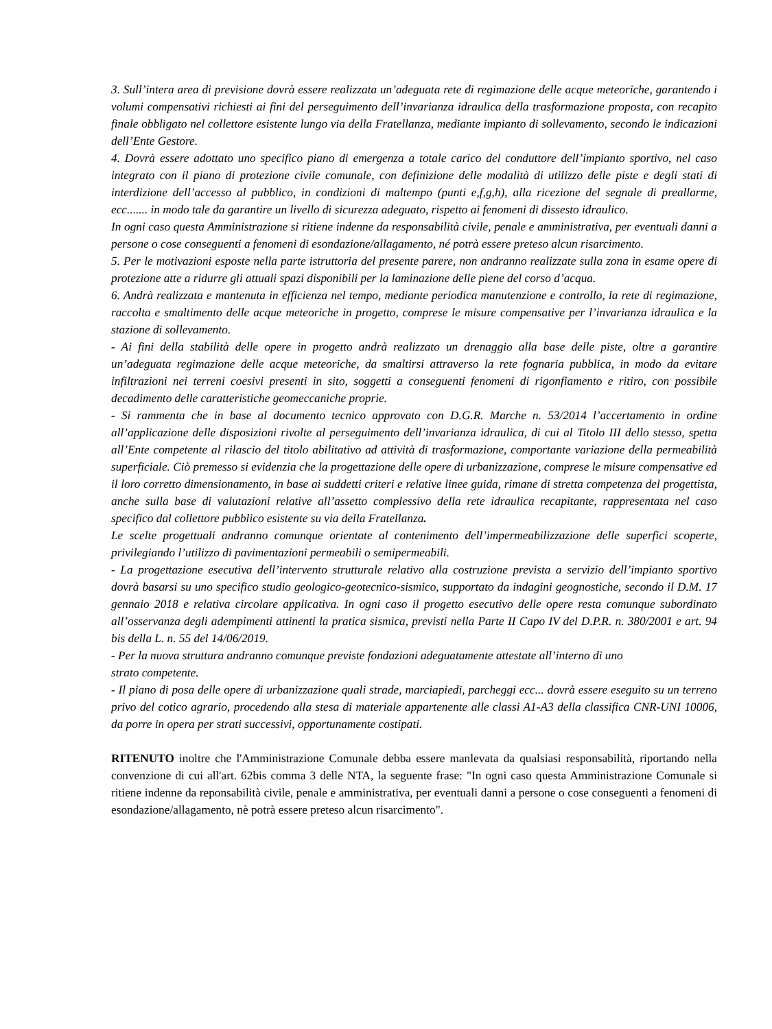3. Sull’intera area di previsione dovrà essere realizzata un’adeguata rete di regimazione delle acque meteoriche, garantendo i volumi compensativi richiesti ai fini del perseguimento dell’invarianza idraulica della trasformazione proposta, con recapito finale obbligato nel collettore esistente lungo via della Fratellanza, mediante impianto di sollevamento, secondo le indicazioni dell’Ente Gestore.
4. Dovrà essere adottato uno specifico piano di emergenza a totale carico del conduttore dell’impianto sportivo, nel caso integrato con il piano di protezione civile comunale, con definizione delle modalità di utilizzo delle piste e degli stati di interdizione dell’accesso al pubblico, in condizioni di maltempo (punti e,f,g,h), alla ricezione del segnale di preallarme, ecc....... in modo tale da garantire un livello di sicurezza adeguato, rispetto ai fenomeni di dissesto idraulico.
In ogni caso questa Amministrazione si ritiene indenne da responsabilità civile, penale e amministrativa, per eventuali danni a persone o cose conseguenti a fenomeni di esondazione/allagamento, né potrà essere preteso alcun risarcimento.
5. Per le motivazioni esposte nella parte istruttoria del presente parere, non andranno realizzate sulla zona in esame opere di protezione atte a ridurre gli attuali spazi disponibili per la laminazione delle piene del corso d’acqua.
6. Andrà realizzata e mantenuta in efficienza nel tempo, mediante periodica manutenzione e controllo, la rete di regimazione, raccolta e smaltimento delle acque meteoriche in progetto, comprese le misure compensative per l’invarianza idraulica e la stazione di sollevamento.
- Ai fini della stabilità delle opere in progetto andrà realizzato un drenaggio alla base delle piste, oltre a garantire un’adeguata regimazione delle acque meteoriche, da smaltirsi attraverso la rete fognaria pubblica, in modo da evitare infiltrazioni nei terreni coesivi presenti in sito, soggetti a conseguenti fenomeni di rigonfiamento e ritiro, con possibile decadimento delle caratteristiche geomeccaniche proprie.
- Si rammenta che in base al documento tecnico approvato con D.G.R. Marche n. 53/2014 l’accertamento in ordine all’applicazione delle disposizioni rivolte al perseguimento dell’invarianza idraulica, di cui al Titolo III dello stesso, spetta all’Ente competente al rilascio del titolo abilitativo ad attività di trasformazione, comportante variazione della permeabilità superficiale. Ciò premesso si evidenzia che la progettazione delle opere di urbanizzazione, comprese le misure compensative ed il loro corretto dimensionamento, in base ai suddetti criteri e relative linee guida, rimane di stretta competenza del progettista, anche sulla base di valutazioni relative all’assetto complessivo della rete idraulica recapitante, rappresentata nel caso specifico dal collettore pubblico esistente su via della Fratellanza.
Le scelte progettuali andranno comunque orientate al contenimento dell’impermeabilizzazione delle superfici scoperte, privilegiando l’utilizzo di pavimentazioni permeabili o semipermeabili.
- La progettazione esecutiva dell’intervento strutturale relativo alla costruzione prevista a servizio dell’impianto sportivo dovrà basarsi su uno specifico studio geologico-geotecnico-sismico, supportato da indagini geognostiche, secondo il D.M. 17 gennaio 2018 e relativa circolare applicativa. In ogni caso il progetto esecutivo delle opere resta comunque subordinato all’osservanza degli adempimenti attinenti la pratica sismica, previsti nella Parte II Capo IV del D.P.R. n. 380/2001 e art. 94 bis della L. n. 55 del 14/06/2019.
- Per la nuova struttura andranno comunque previste fondazioni adeguatamente attestate all’interno di uno
strato competente.
- Il piano di posa delle opere di urbanizzazione quali strade, marciapiedi, parcheggi ecc... dovrà essere eseguito su un terreno privo del cotico agrario, procedendo alla stesa di materiale appartenente alle classi A1-A3 della classifica CNR-UNI 10006, da porre in opera per strati successivi, opportunamente costipati.
RITENUTO inoltre che l'Amministrazione Comunale debba essere manlevata da qualsiasi responsabilità, riportando nella convenzione di cui all'art. 62bis comma 3 delle NTA, la seguente frase: "In ogni caso questa Amministrazione Comunale si ritiene indenne da reponsabilità civile, penale e amministrativa, per eventuali danni a persone o cose conseguenti a fenomeni di esondazione/allagamento, nè potrà essere preteso alcun risarcimento".